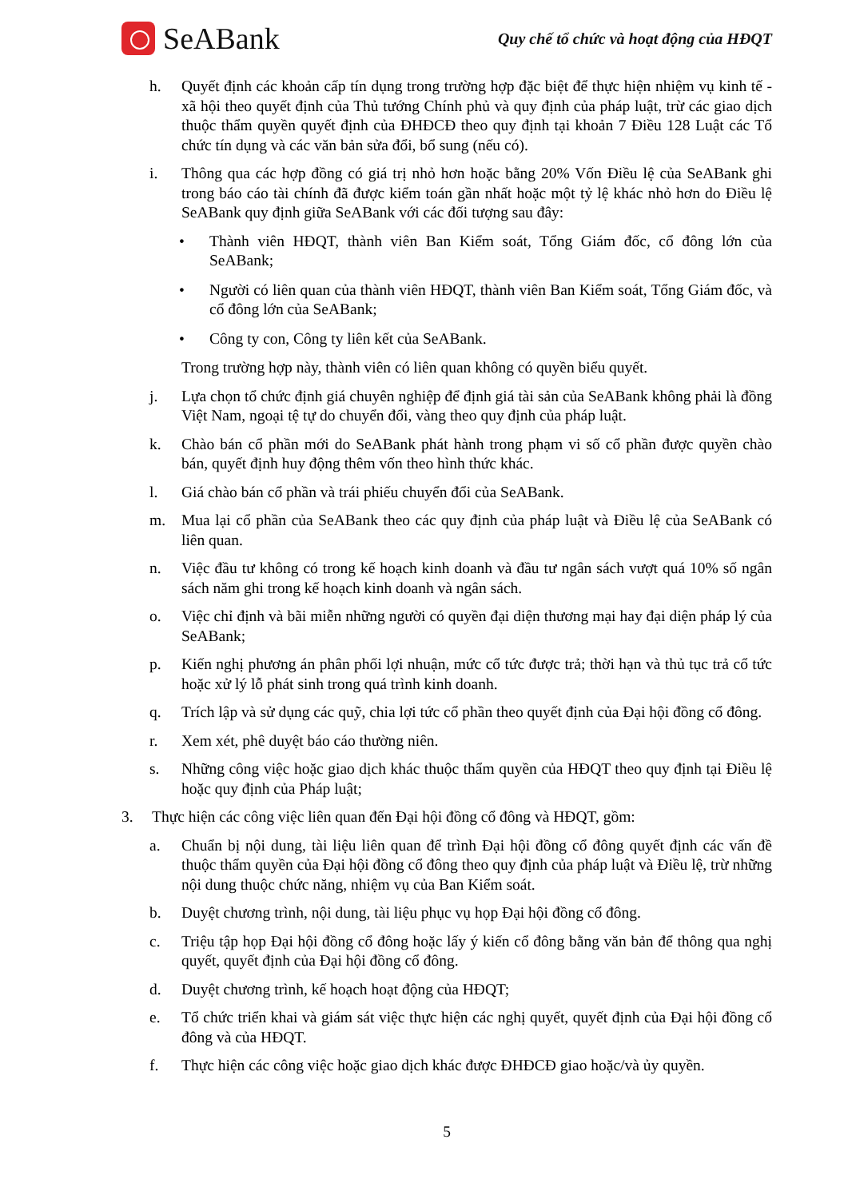SeABank
Quy chế tổ chức và hoạt động của HĐQT
h. Quyết định các khoản cấp tín dụng trong trường hợp đặc biệt để thực hiện nhiệm vụ kinh tế - xã hội theo quyết định của Thủ tướng Chính phủ và quy định của pháp luật, trừ các giao dịch thuộc thẩm quyền quyết định của ĐHĐCĐ theo quy định tại khoản 7 Điều 128 Luật các Tổ chức tín dụng và các văn bản sửa đổi, bổ sung (nếu có).
i. Thông qua các hợp đồng có giá trị nhỏ hơn hoặc bằng 20% Vốn Điều lệ của SeABank ghi trong báo cáo tài chính đã được kiểm toán gần nhất hoặc một tỷ lệ khác nhỏ hơn do Điều lệ SeABank quy định giữa SeABank với các đối tượng sau đây:
• Thành viên HĐQT, thành viên Ban Kiểm soát, Tổng Giám đốc, cổ đông lớn của SeABank;
• Người có liên quan của thành viên HĐQT, thành viên Ban Kiểm soát, Tổng Giám đốc, và cổ đông lớn của SeABank;
• Công ty con, Công ty liên kết của SeABank.
Trong trường hợp này, thành viên có liên quan không có quyền biểu quyết.
j. Lựa chọn tổ chức định giá chuyên nghiệp để định giá tài sản của SeABank không phải là đồng Việt Nam, ngoại tệ tự do chuyển đổi, vàng theo quy định của pháp luật.
k. Chào bán cổ phần mới do SeABank phát hành trong phạm vi số cổ phần được quyền chào bán, quyết định huy động thêm vốn theo hình thức khác.
l. Giá chào bán cổ phần và trái phiếu chuyển đổi của SeABank.
m. Mua lại cổ phần của SeABank theo các quy định của pháp luật và Điều lệ của SeABank có liên quan.
n. Việc đầu tư không có trong kế hoạch kinh doanh và đầu tư ngân sách vượt quá 10% số ngân sách năm ghi trong kế hoạch kinh doanh và ngân sách.
o. Việc chỉ định và bãi miễn những người có quyền đại diện thương mại hay đại diện pháp lý của SeABank;
p. Kiến nghị phương án phân phối lợi nhuận, mức cổ tức được trả; thời hạn và thủ tục trả cổ tức hoặc xử lý lỗ phát sinh trong quá trình kinh doanh.
q. Trích lập và sử dụng các quỹ, chia lợi tức cổ phần theo quyết định của Đại hội đồng cổ đông.
r. Xem xét, phê duyệt báo cáo thường niên.
s. Những công việc hoặc giao dịch khác thuộc thẩm quyền của HĐQT theo quy định tại Điều lệ hoặc quy định của Pháp luật;
3. Thực hiện các công việc liên quan đến Đại hội đồng cổ đông và HĐQT, gồm:
a. Chuẩn bị nội dung, tài liệu liên quan để trình Đại hội đồng cổ đông quyết định các vấn đề thuộc thẩm quyền của Đại hội đồng cổ đông theo quy định của pháp luật và Điều lệ, trừ những nội dung thuộc chức năng, nhiệm vụ của Ban Kiểm soát.
b. Duyệt chương trình, nội dung, tài liệu phục vụ họp Đại hội đồng cổ đông.
c. Triệu tập họp Đại hội đồng cổ đông hoặc lấy ý kiến cổ đông bằng văn bản để thông qua nghị quyết, quyết định của Đại hội đồng cổ đông.
d. Duyệt chương trình, kế hoạch hoạt động của HĐQT;
e. Tổ chức triển khai và giám sát việc thực hiện các nghị quyết, quyết định của Đại hội đồng cổ đông và của HĐQT.
f. Thực hiện các công việc hoặc giao dịch khác được ĐHĐCĐ giao hoặc/và ủy quyền.
5